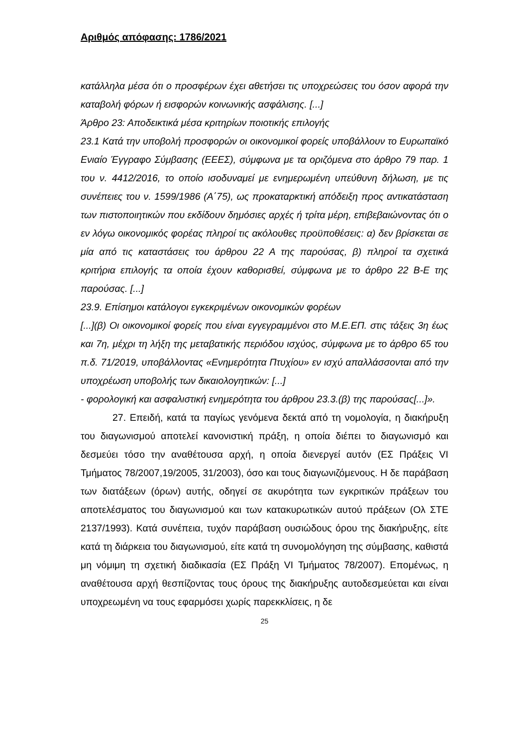Αριθμός απόφασης: 1786/2021
κατάλληλα μέσα ότι ο προσφέρων έχει αθετήσει τις υποχρεώσεις του όσον αφορά την καταβολή φόρων ή εισφορών κοινωνικής ασφάλισης. [...]
Άρθρο 23: Αποδεικτικά μέσα κριτηρίων ποιοτικής επιλογής
23.1 Κατά την υποβολή προσφορών οι οικονομικοί φορείς υποβάλλουν το Ευρωπαϊκό Ενιαίο Έγγραφο Σύμβασης (ΕΕΕΣ), σύμφωνα με τα οριζόμενα στο άρθρο 79 παρ. 1 του ν. 4412/2016, το οποίο ισοδυναμεί με ενημερωμένη υπεύθυνη δήλωση, με τις συνέπειες του ν. 1599/1986 (Α΄75), ως προκαταρκτική απόδειξη προς αντικατάσταση των πιστοποιητικών που εκδίδουν δημόσιες αρχές ή τρίτα μέρη, επιβεβαιώνοντας ότι ο εν λόγω οικονομικός φορέας πληροί τις ακόλουθες προϋποθέσεις: α) δεν βρίσκεται σε μία από τις καταστάσεις του άρθρου 22 Α της παρούσας, β) πληροί τα σχετικά κριτήρια επιλογής τα οποία έχουν καθορισθεί, σύμφωνα με το άρθρο 22 Β-Ε της παρούσας. [...]
23.9. Επίσημοι κατάλογοι εγκεκριμένων οικονομικών φορέων
[...](β) Οι οικονομικοί φορείς που είναι εγγεγραμμένοι στο Μ.Ε.ΕΠ. στις τάξεις 3η έως και 7η, μέχρι τη λήξη της μεταβατικής περιόδου ισχύος, σύμφωνα με το άρθρο 65 του π.δ. 71/2019, υποβάλλοντας «Ενημερότητα Πτυχίου» εν ισχύ απαλλάσσονται από την υποχρέωση υποβολής των δικαιολογητικών: [...]
- φορολογική και ασφαλιστική ενημερότητα του άρθρου 23.3.(β) της παρούσας[...]».
27. Επειδή, κατά τα παγίως γενόμενα δεκτά από τη νομολογία, η διακήρυξη του διαγωνισμού αποτελεί κανονιστική πράξη, η οποία διέπει το διαγωνισμό και δεσμεύει τόσο την αναθέτουσα αρχή, η οποία διενεργεί αυτόν (ΕΣ Πράξεις VI Τμήματος 78/2007,19/2005, 31/2003), όσο και τους διαγωνιζόμενους. Η δε παράβαση των διατάξεων (όρων) αυτής, οδηγεί σε ακυρότητα των εγκριτικών πράξεων του αποτελέσματος του διαγωνισμού και των κατακυρωτικών αυτού πράξεων (Ολ ΣΤΕ 2137/1993). Κατά συνέπεια, τυχόν παράβαση ουσιώδους όρου της διακήρυξης, είτε κατά τη διάρκεια του διαγωνισμού, είτε κατά τη συνομολόγηση της σύμβασης, καθιστά μη νόμιμη τη σχετική διαδικασία (ΕΣ Πράξη VI Τμήματος 78/2007). Επομένως, η αναθέτουσα αρχή θεσπίζοντας τους όρους της διακήρυξης αυτοδεσμεύεται και είναι υποχρεωμένη να τους εφαρμόσει χωρίς παρεκκλίσεις, η δε
25